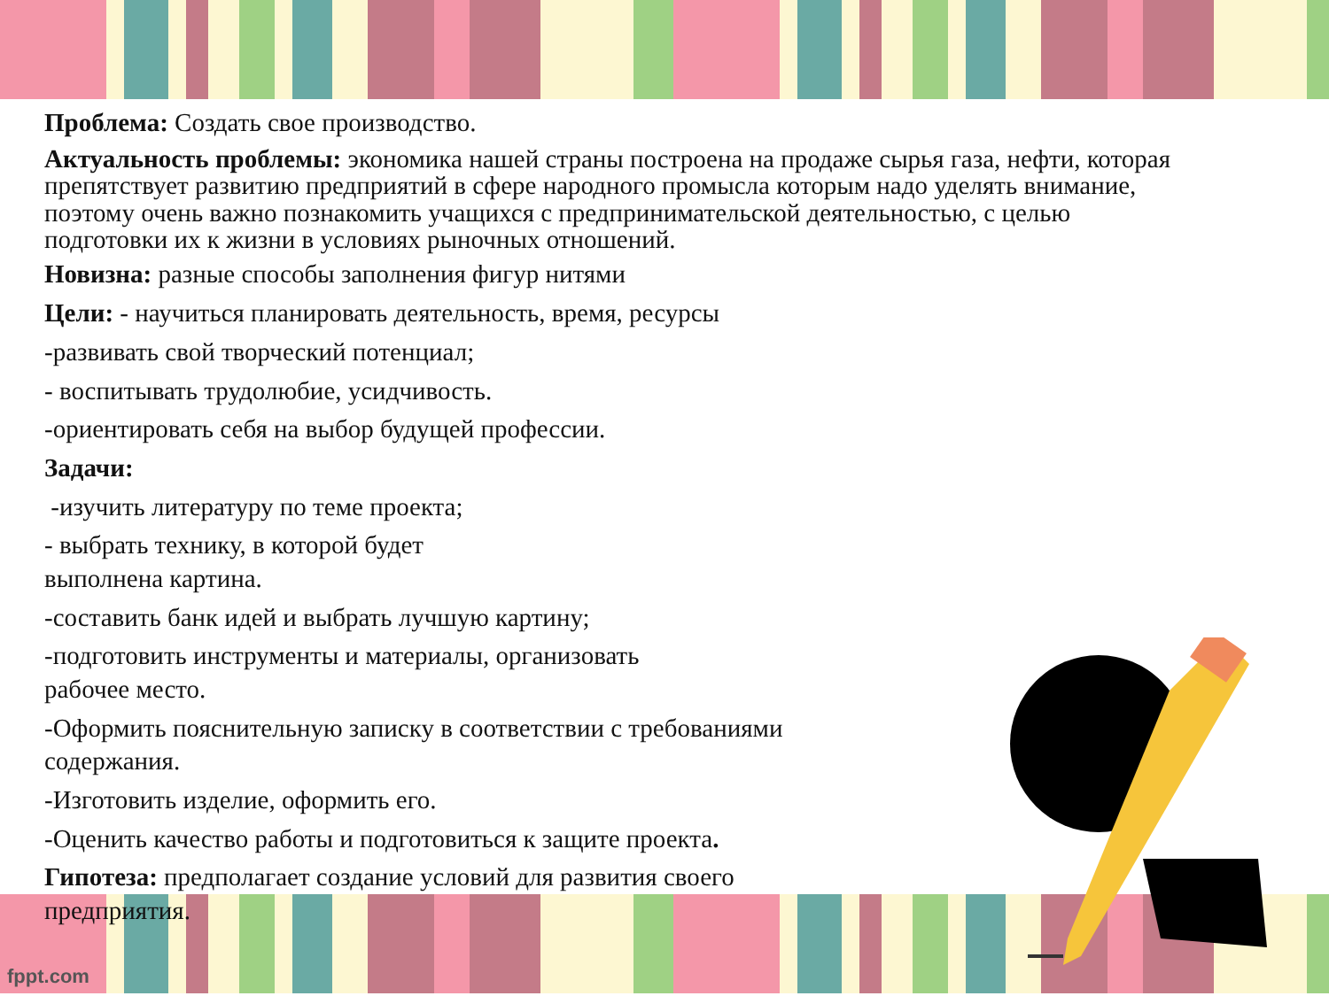Проблема: Создать свое производство.
Актуальность проблемы: экономика нашей страны построена на продаже сырья газа, нефти, которая препятствует развитию предприятий в сфере народного промысла которым надо уделять внимание, поэтому очень важно познакомить учащихся с предпринимательской деятельностью, с целью подготовки их к жизни в условиях рыночных отношений.
Новизна: разные способы заполнения фигур нитями
Цели: - научиться планировать деятельность, время, ресурсы
-развивать свой творческий потенциал;
- воспитывать трудолюбие, усидчивость.
-ориентировать себя на выбор будущей профессии.
Задачи:
-изучить литературу по теме проекта;
- выбрать технику, в которой будет
выполнена картина.
-составить банк идей и выбрать лучшую картину;
-подготовить инструменты и материалы, организовать
рабочее место.
-Оформить пояснительную записку в соответствии с требованиями
содержания.
-Изготовить изделие, оформить его.
-Оценить качество работы и подготовиться к защите проекта.
Гипотеза: предполагает создание условий для развития своего
предприятия.
fppt.com